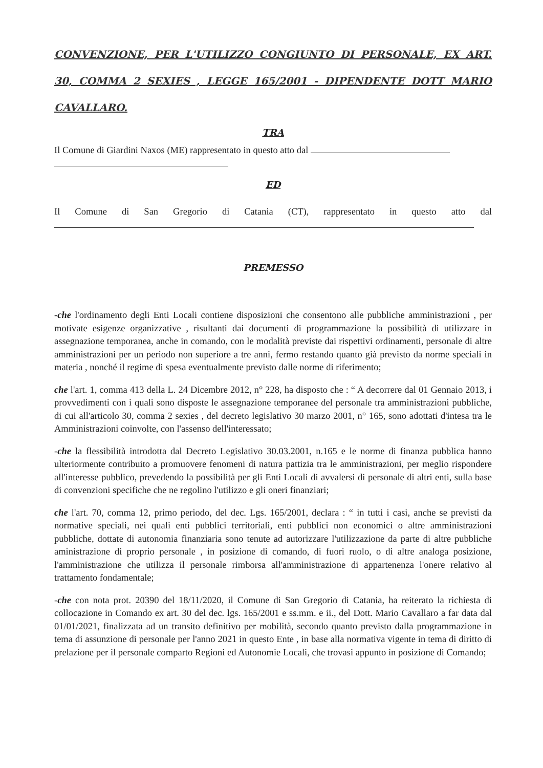CONVENZIONE, PER L'UTILIZZO CONGIUNTO DI PERSONALE, EX ART. 30, COMMA 2 SEXIES , LEGGE 165/2001 - DIPENDENTE DOTT MARIO CAVALLARO.
TRA
Il Comune di Giardini Naxos (ME) rappresentato in questo atto dal
ED
Il Comune di San Gregorio di Catania (CT), rappresentato in questo atto dal
PREMESSO
-che l'ordinamento degli Enti Locali contiene disposizioni che consentono alle pubbliche amministrazioni , per motivate esigenze organizzative , risultanti dai documenti di programmazione la possibilità di utilizzare in assegnazione temporanea, anche in comando, con le modalità previste dai rispettivi ordinamenti, personale di altre amministrazioni per un periodo non superiore a tre anni, fermo restando quanto già previsto da norme speciali in materia , nonché il regime di spesa eventualmente previsto dalle norme di riferimento;
che l'art. 1, comma 413 della L. 24 Dicembre 2012, n° 228, ha disposto che : “ A decorrere dal 01 Gennaio 2013, i provvedimenti con i quali sono disposte le assegnazione temporanee del personale tra amministrazioni pubbliche, di cui all'articolo 30, comma 2 sexies , del decreto legislativo 30 marzo 2001, n° 165, sono adottati d'intesa tra le Amministrazioni coinvolte, con l'assenso dell'interessato;
-che la flessibilità introdotta dal Decreto Legislativo 30.03.2001, n.165 e le norme di finanza pubblica hanno ulteriormente contribuito a promuovere fenomeni di natura pattizia tra le amministrazioni, per meglio rispondere all'interesse pubblico, prevedendo la possibilità per gli Enti Locali di avvalersi di personale di altri enti, sulla base di convenzioni specifiche che ne regolino l'utilizzo e gli oneri finanziari;
che l'art. 70, comma 12, primo periodo, del dec. Lgs. 165/2001, declara : “ in tutti i casi, anche se previsti da normative speciali, nei quali enti pubblici territoriali, enti pubblici non economici o altre amministrazioni pubbliche, dottate di autonomia finanziaria sono tenute ad autorizzare l'utilizzazione da parte di altre pubbliche aministrazione di proprio personale , in posizione di comando, di fuori ruolo, o di altre analoga posizione, l'amministrazione che utilizza il personale rimborsa all'amministrazione di appartenenza l'onere relativo al trattamento fondamentale;
-che con nota prot. 20390 del 18/11/2020, il Comune di San Gregorio di Catania, ha reiterato la richiesta di collocazione in Comando ex art. 30 del dec. lgs. 165/2001 e ss.mm. e ii., del Dott. Mario Cavallaro a far data dal 01/01/2021, finalizzata ad un transito definitivo per mobilità, secondo quanto previsto dalla programmazione in tema di assunzione di personale per l'anno 2021 in questo Ente , in base alla normativa vigente in tema di diritto di prelazione per il personale comparto Regioni ed Autonomie Locali, che trovasi appunto in posizione di Comando;